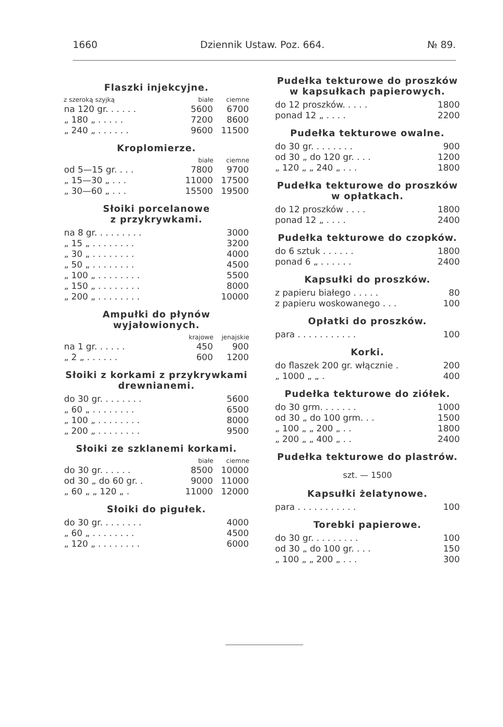1660 Dziennik Ustaw. Poz. 664. № 89.
Flaszki injekcyjne.
| z szeroką szyjką | białe | ciemne |
| --- | --- | --- |
| na 120 gr. . . . . . | 5600 | 6700 |
| „ 180 „ . . . . . | 7200 | 8600 |
| „ 240 „ . . . . . . | 9600 | 11500 |
Kroplomierze.
| | białe | ciemne |
| --- | --- | --- |
| od 5—15 gr. . . . | 7800 | 9700 |
| „ 15—30 „ . . . | 11000 | 17500 |
| „ 30—60 „ . . . | 15500 | 19500 |
Słoiki porcelanowe
z przykrywkami.
| na 8 gr. . . . . . . . . | 3000 |
| „ 15 „ . . . . . . . . | 3200 |
| „ 30 „ . . . . . . . . | 4000 |
| „ 50 „ . . . . . . . . | 4500 |
| „ 100 „ . . . . . . . . | 5500 |
| „ 150 „ . . . . . . . . | 8000 |
| „ 200 „ . . . . . . . . | 10000 |
Ampułki do płynów
wyjałowionych.
| | krajowe | jenajskie |
| --- | --- | --- |
| na 1 gr. . . . . . | 450 | 900 |
| „ 2 „ . . . . . . | 600 | 1200 |
Słoiki z korkami z przykrywkami drewnianemi.
| do 30 gr. . . . . . . . | 5600 |
| „ 60 „ . . . . . . . . | 6500 |
| „ 100 „ . . . . . . . . | 8000 |
| „ 200 „ . . . . . . . . | 9500 |
Słoiki ze szklanemi korkami.
| | białe | ciemne |
| --- | --- | --- |
| do 30 gr. . . . . . | 8500 | 10000 |
| od 30 „ do 60 gr. . | 9000 | 11000 |
| „ 60 „ „ 120 „ . | 11000 | 12000 |
Słoiki do pigułek.
| do 30 gr. . . . . . . . | 4000 |
| „ 60 „ . . . . . . . . | 4500 |
| „ 120 „ . . . . . . . . | 6000 |
Pudełka tekturowe do proszków w kapsułkach papierowych.
| do 12 proszków. . . . . | 1800 |
| ponad 12 „ . . . . | 2200 |
Pudełka tekturowe owalne.
| do 30 gr. . . . . . . . | 900 |
| od 30 „ do 120 gr. . . . | 1200 |
| „ 120 „ „ 240 „ . . . | 1800 |
Pudełka tekturowe do proszków w opłatkach.
| do 12 proszków . . . . | 1800 |
| ponad 12 „ . . . . | 2400 |
Pudełka tekturowe do czopków.
| do 6 sztuk . . . . . . | 1800 |
| ponad 6 „ . . . . . . | 2400 |
Kapsułki do proszków.
| z papieru białego . . . . . | 80 |
| z papieru woskowanego . . . | 100 |
Opłatki do proszków.
| para . . . . . . . . . . . | 100 |
Korki.
| do flaszek 200 gr. włącznie . | 200 |
| „ 1000 „ „ . | 400 |
Pudełka tekturowe do ziółek.
| do 30 grm. . . . . . . | 1000 |
| od 30 „ do 100 grm. . . | 1500 |
| „ 100 „ „ 200 „ . . | 1800 |
| „ 200 „ „ 400 „ . . | 2400 |
Pudełka tekturowe do plastrów.
szt. — 1500
Kapsułki żelatynowe.
| para . . . . . . . . . . . | 100 |
Torebki papierowe.
| do 30 gr. . . . . . . . . | 100 |
| od 30 „ do 100 gr. . . . | 150 |
| „ 100 „ „ 200 „ . . . | 300 |